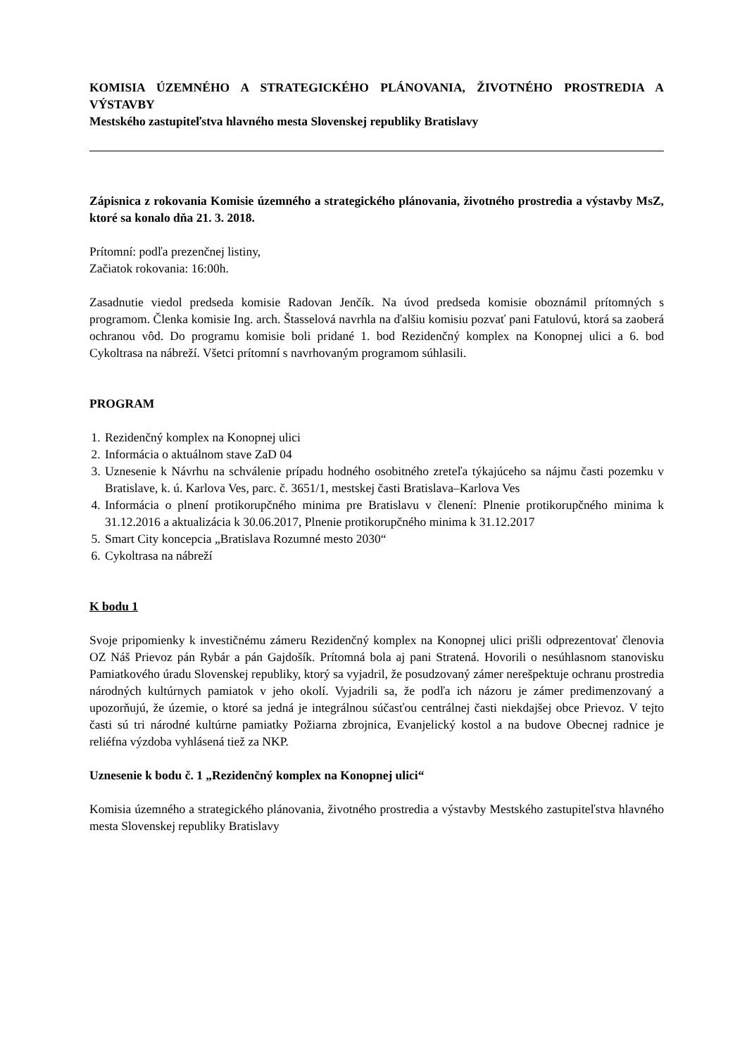KOMISIA ÚZEMNÉHO A STRATEGICKÉHO PLÁNOVANIA, ŽIVOTNÉHO PROSTREDIA A VÝSTAVBY
Mestského zastupiteľstva hlavného mesta Slovenskej republiky Bratislavy
Zápisnica z rokovania Komisie územného a strategického plánovania, životného prostredia a výstavby MsZ, ktoré sa konalo dňa 21. 3. 2018.
Prítomní: podľa prezenčnej listiny,
Začiatok rokovania: 16:00h.
Zasadnutie viedol predseda komisie Radovan Jenčík. Na úvod predseda komisie oboznámil prítomných s programom. Členka komisie Ing. arch. Štasselová navrhla na ďalšiu komisiu pozvať pani Fatulovú, ktorá sa zaoberá ochranou vôd. Do programu komisie boli pridané 1. bod Rezidenčný komplex na Konopnej ulici a 6. bod Cykoltrasa na nábreží. Všetci prítomní s navrhovaným programom súhlasili.
PROGRAM
1. Rezidenčný komplex na Konopnej ulici
2. Informácia o aktuálnom stave ZaD 04
3. Uznesenie k Návrhu na schválenie prípadu hodného osobitného zreteľa týkajúceho sa nájmu časti pozemku v Bratislave, k. ú. Karlova Ves, parc. č. 3651/1, mestskej časti Bratislava–Karlova Ves
4. Informácia o plnení protikorupčného minima pre Bratislavu v členení: Plnenie protikorupčného minima k 31.12.2016 a aktualizácia k 30.06.2017, Plnenie protikorupčného minima k 31.12.2017
5. Smart City koncepcia „Bratislava Rozumné mesto 2030“
6. Cykoltrasa na nábreží
K bodu 1
Svoje pripomienky k investičnému zámeru Rezidenčný komplex na Konopnej ulici prišli odprezentovať členovia OZ Náš Prievoz pán Rybár a pán Gajdošík. Prítomná bola aj pani Stratená. Hovorili o nesúhlasnom stanovisku Pamiatkového úradu Slovenskej republiky, ktorý sa vyjadril, že posudzovaný zámer nerešpektuje ochranu prostredia národných kultúrnych pamiatok v jeho okolí. Vyjadrili sa, že podľa ich názoru je zámer predimenzovaný a upozorňujú, že územie, o ktoré sa jedná je integrálnou súčasťou centrálnej časti niekdajšej obce Prievoz. V tejto časti sú tri národné kultúrne pamiatky Požiarna zbrojnica, Evanjelický kostol a na budove Obecnej radnice je reliéfna výzdoba vyhlásená tiež za NKP.
Uznesenie k bodu č. 1 „Rezidenčný komplex na Konopnej ulici“
Komisia územného a strategického plánovania, životného prostredia a výstavby Mestského zastupiteľstva hlavného mesta Slovenskej republiky Bratislavy